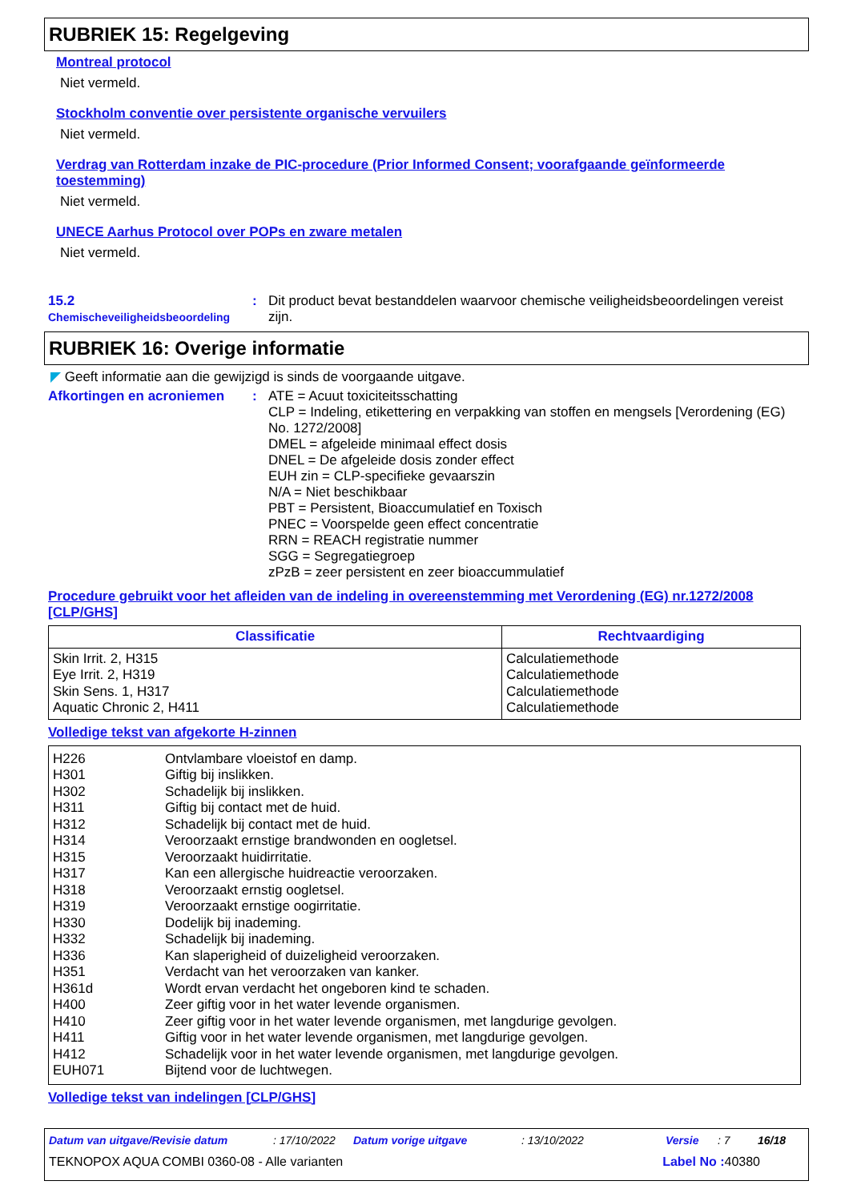RUBRIEK 15: Regelgeving
Montreal protocol
Niet vermeld.
Stockholm conventie over persistente organische vervuilers
Niet vermeld.
Verdrag van Rotterdam inzake de PIC-procedure (Prior Informed Consent; voorafgaande geïnformeerde toestemming)
Niet vermeld.
UNECE Aarhus Protocol over POPs en zware metalen
Niet vermeld.
15.2
Chemischeveiligheidsbeoordeling
:
Dit product bevat bestanddelen waarvoor chemische veiligheidsbeoordelingen vereist zijn.
RUBRIEK 16: Overige informatie
◤ Geeft informatie aan die gewijzigd is sinds de voorgaande uitgave.
Afkortingen en acroniemen :
ATE = Acuut toxiciteitsschatting
CLP = Indeling, etikettering en verpakking van stoffen en mengsels [Verordening (EG) No. 1272/2008]
DMEL = afgeleide minimaal effect dosis
DNEL = De afgeleide dosis zonder effect
EUH zin = CLP-specifieke gevaarszin
N/A = Niet beschikbaar
PBT = Persistent, Bioaccumulatief en Toxisch
PNEC = Voorspelde geen effect concentratie
RRN = REACH registratie nummer
SGG = Segregatiegroep
zPzB = zeer persistent en zeer bioaccummulatief
Procedure gebruikt voor het afleiden van de indeling in overeenstemming met Verordening (EG) nr.1272/2008 [CLP/GHS]
| Classificatie | Rechtvaardiging |
| --- | --- |
| Skin Irrit. 2, H315 Eye Irrit. 2, H319 Skin Sens. 1, H317 Aquatic Chronic 2, H411 | Calculatiemethode Calculatiemethode Calculatiemethode Calculatiemethode |
Volledige tekst van afgekorte H-zinnen
| H226 | Ontvlambare vloeistof en damp. |
| H301 | Giftig bij inslikken. |
| H302 | Schadelijk bij inslikken. |
| H311 | Giftig bij contact met de huid. |
| H312 | Schadelijk bij contact met de huid. |
| H314 | Veroorzaakt ernstige brandwonden en oogletsel. |
| H315 | Veroorzaakt huidirritatie. |
| H317 | Kan een allergische huidreactie veroorzaken. |
| H318 | Veroorzaakt ernstig oogletsel. |
| H319 | Veroorzaakt ernstige oogirritatie. |
| H330 | Dodelijk bij inademing. |
| H332 | Schadelijk bij inademing. |
| H336 | Kan slaperigheid of duizeligheid veroorzaken. |
| H351 | Verdacht van het veroorzaken van kanker. |
| H361d | Wordt ervan verdacht het ongeboren kind te schaden. |
| H400 | Zeer giftig voor in het water levende organismen. |
| H410 | Zeer giftig voor in het water levende organismen, met langdurige gevolgen. |
| H411 | Giftig voor in het water levende organismen, met langdurige gevolgen. |
| H412 | Schadelijk voor in het water levende organismen, met langdurige gevolgen. |
| EUH071 | Bijtend voor de luchtwegen. |
Volledige tekst van indelingen [CLP/GHS]
Datum van uitgave/Revisie datum: 17/10/2022 Datum vorige uitgave: 13/10/2022 Versie: 7 16/18
TEKNOPOX AQUA COMBI 0360-08 - Alle varianten Label No : 40380